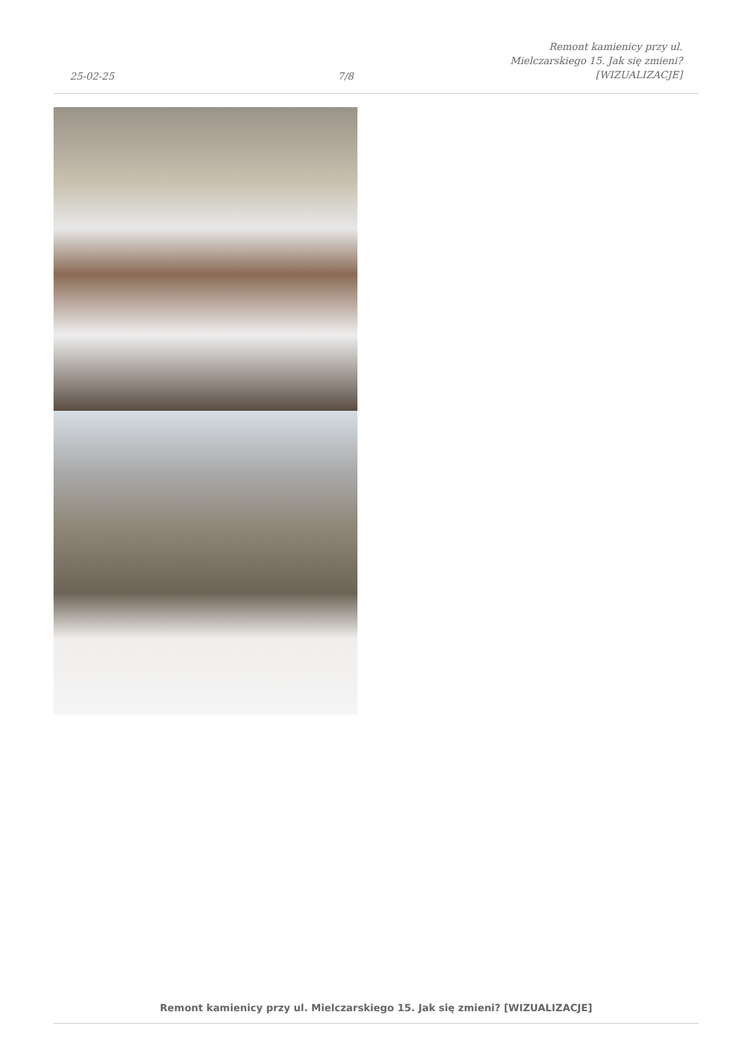25-02-25
7/8
Remont kamienicy przy ul.
Mielczarskiego 15. Jak się zmieni?
[WIZUALIZACJE]
Remont kamienicy przy ul. Mielczarskiego 15. Jak się zmieni? [WIZUALIZACJE]